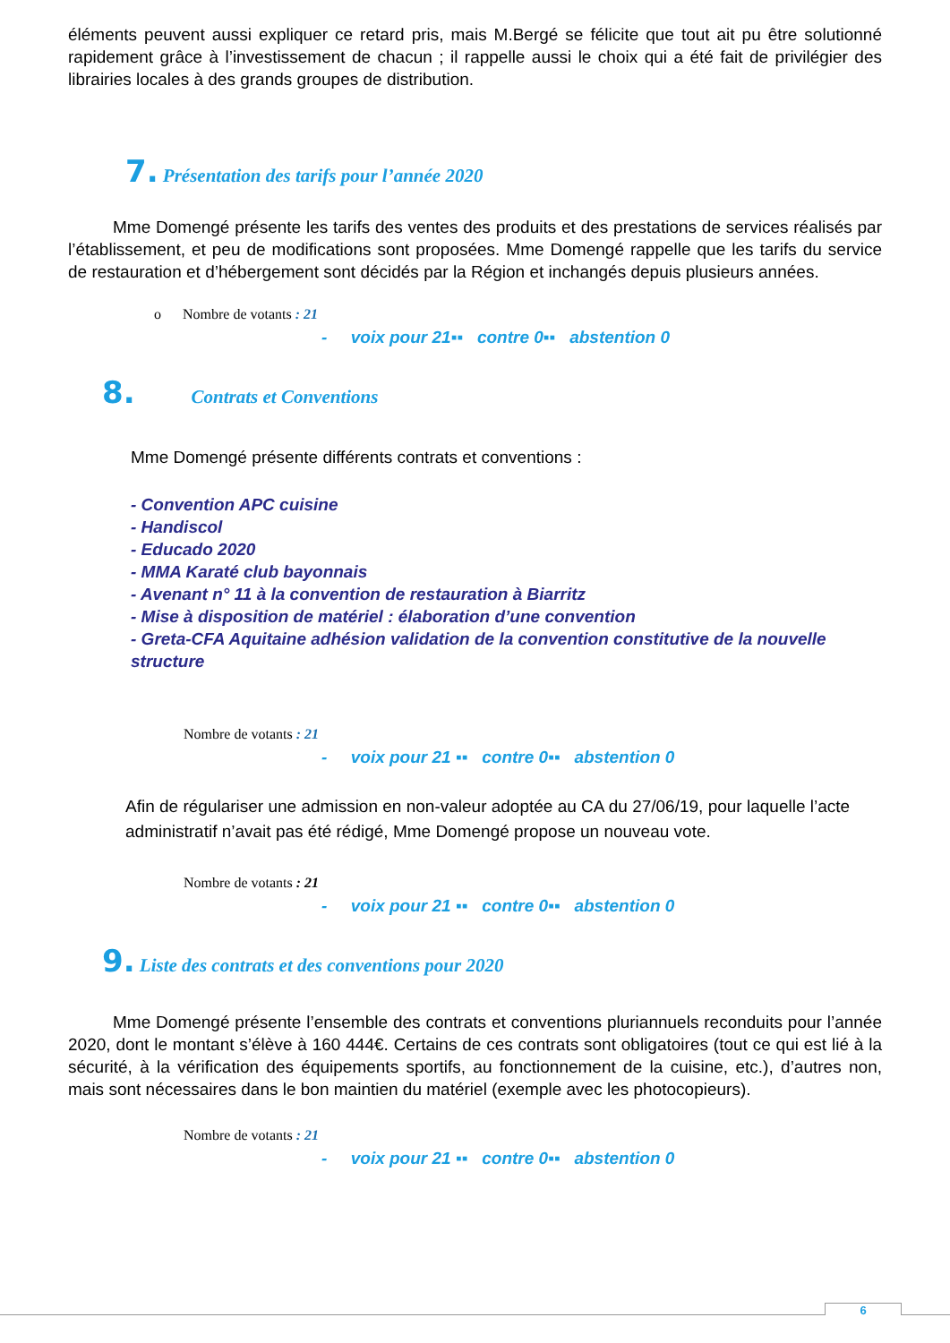éléments peuvent aussi expliquer ce retard pris, mais M.Bergé se félicite que tout ait pu être solutionné rapidement grâce à l’investissement de chacun ; il rappelle aussi le choix qui a été fait de privilégier des librairies locales à des grands groupes de distribution.
7. Présentation des tarifs pour l’année 2020
Mme Domengé présente les tarifs des ventes des produits et des prestations de services réalisés par l’établissement, et peu de modifications sont proposées. Mme Domengé rappelle que les tarifs du service de restauration et d’hébergement sont décidés par la Région et inchangés depuis plusieurs années.
o Nombre de votants : 21
- voix pour 21▪▪ contre 0▪▪ abstention 0
8. Contrats et Conventions
Mme Domengé présente différents contrats et conventions :
- Convention APC cuisine
- Handiscol
- Educado 2020
- MMA Karaté club bayonnais
- Avenant n° 11 à la convention de restauration à Biarritz
- Mise à disposition de matériel : élaboration d’une convention
- Greta-CFA Aquitaine adhésion validation de la convention constitutive de la nouvelle structure
Nombre de votants : 21
- voix pour 21 ▪▪ contre 0▪▪ abstention 0
Afin de régulariser une admission en non-valeur adoptée au CA du 27/06/19, pour laquelle l’acte administratif n’avait pas été rédigé, Mme Domengé propose un nouveau vote.
Nombre de votants : 21
- voix pour 21 ▪▪ contre 0▪▪ abstention 0
9. Liste des contrats et des conventions pour 2020
Mme Domengé présente l’ensemble des contrats et conventions pluriannuels reconduits pour l’année 2020, dont le montant s’élève à 160 444€. Certains de ces contrats sont obligatoires (tout ce qui est lié à la sécurité, à la vérification des équipements sportifs, au fonctionnement de la cuisine, etc.), d’autres non, mais sont nécessaires dans le bon maintien du matériel (exemple avec les photocopieurs).
Nombre de votants : 21
- voix pour 21 ▪▪ contre 0▪▪ abstention 0
6